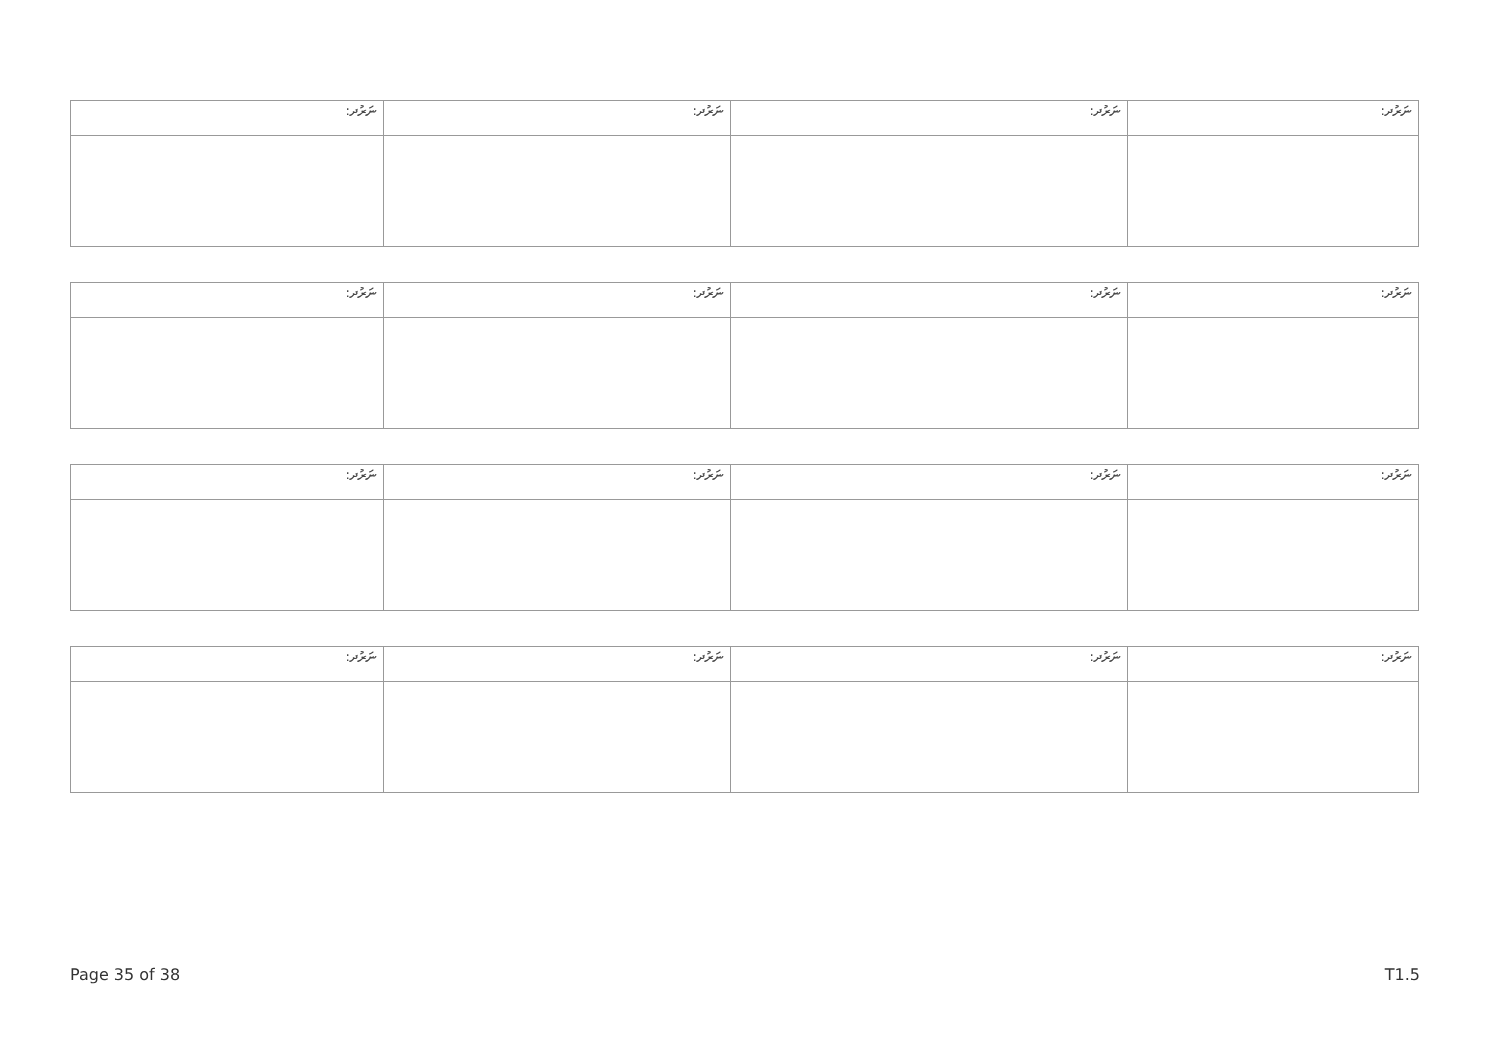| ނަރުދ: | ނަރުދ: | ނަރުދ: | ނަރުދ: |
| ނަރުދ: | ނަރުދ: | ނަރުދ: | ނަރުދ: |
| ނަރުދ: | ނަރުދ: | ނަރުދ: | ނަރުދ: |
| ނަރުދ: | ނަރުދ: | ނަރުދ: | ނަރުދ: |
Page 35 of 38 T1.5